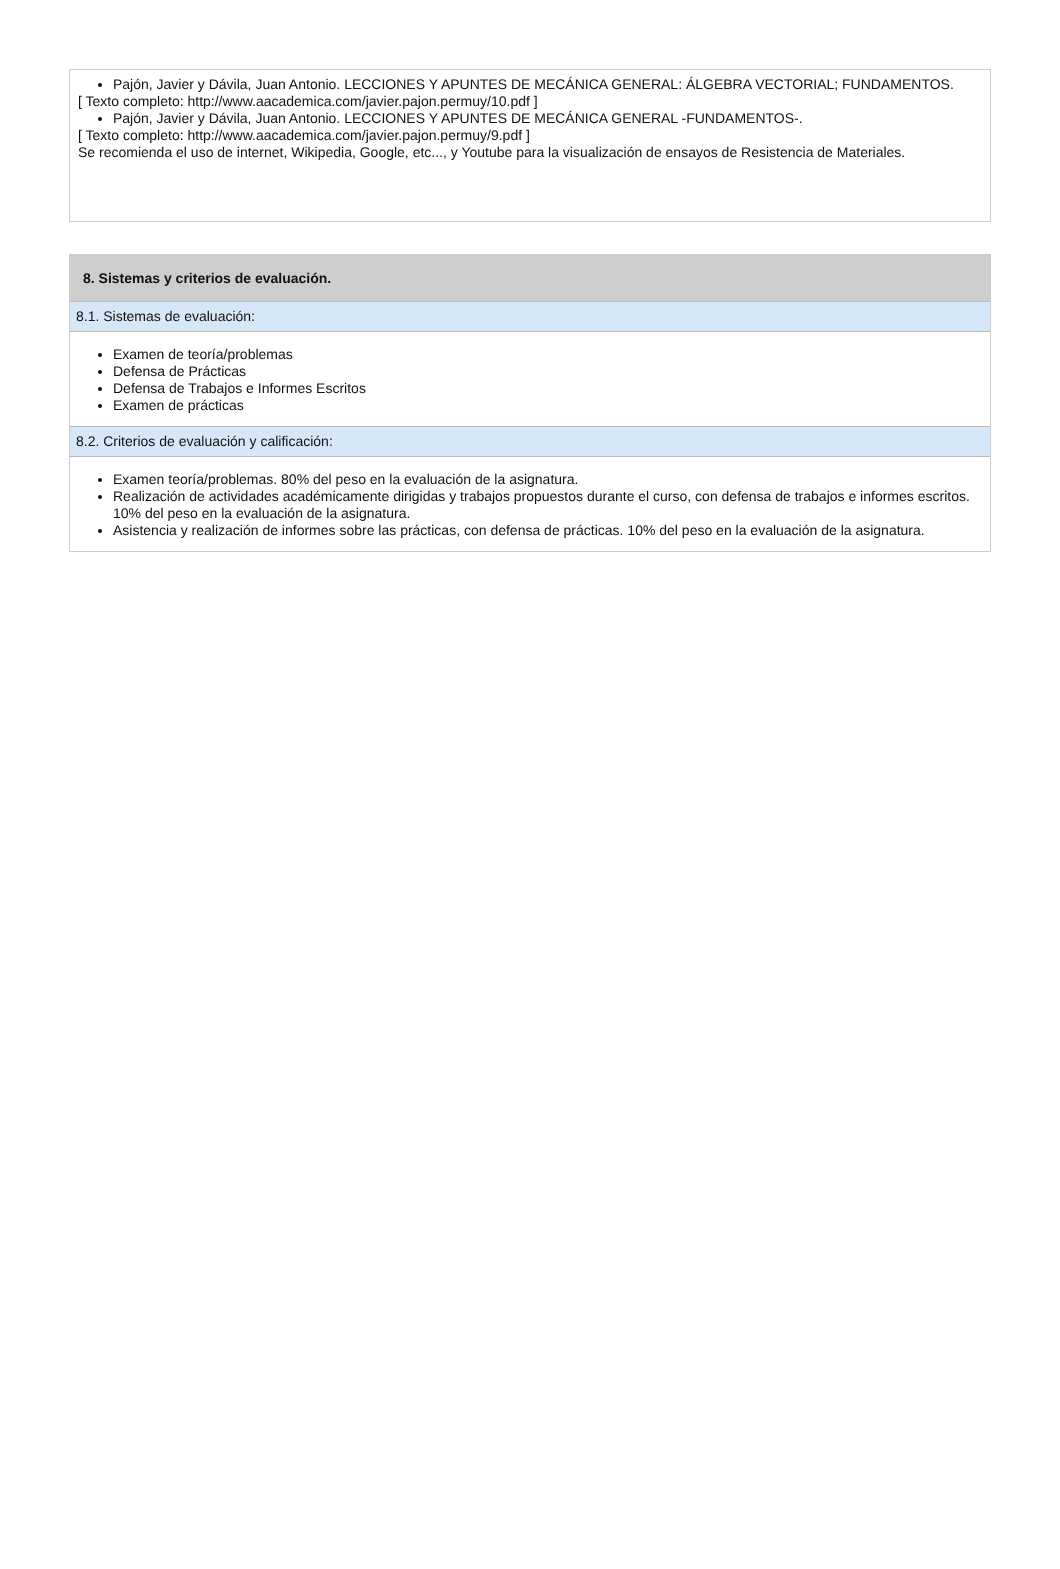Pajón, Javier y Dávila, Juan Antonio. LECCIONES Y APUNTES DE MECÁNICA GENERAL: ÁLGEBRA VECTORIAL; FUNDAMENTOS.
[ Texto completo: http://www.aacademica.com/javier.pajon.permuy/10.pdf ]
Pajón, Javier y Dávila, Juan Antonio. LECCIONES Y APUNTES DE MECÁNICA GENERAL -FUNDAMENTOS-.
[ Texto completo: http://www.aacademica.com/javier.pajon.permuy/9.pdf ]
Se recomienda el uso de internet, Wikipedia, Google, etc..., y Youtube para la visualización de ensayos de Resistencia de Materiales.
8. Sistemas y criterios de evaluación.
8.1. Sistemas de evaluación:
Examen de teoría/problemas
Defensa de Prácticas
Defensa de Trabajos e Informes Escritos
Examen de prácticas
8.2. Criterios de evaluación y calificación:
Examen teoría/problemas. 80% del peso en la evaluación de la asignatura.
Realización de actividades académicamente dirigidas y trabajos propuestos durante el curso, con defensa de trabajos e informes escritos. 10% del peso en la evaluación de la asignatura.
Asistencia y realización de informes sobre las prácticas, con defensa de prácticas. 10% del peso en la evaluación de la asignatura.